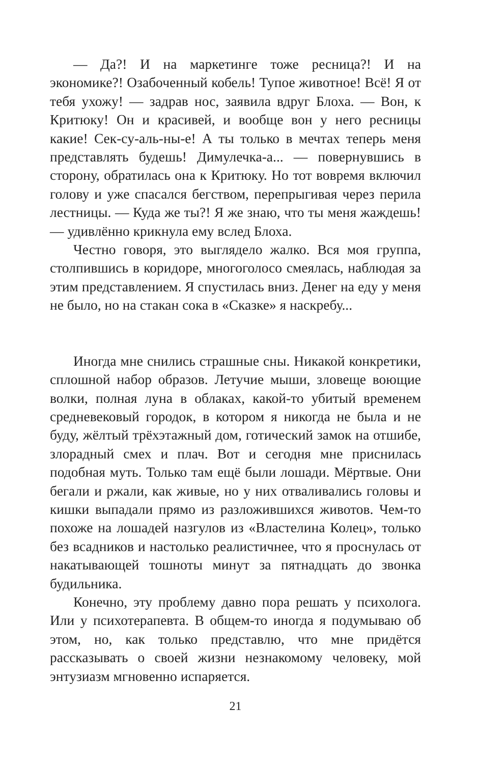— Да?! И на маркетинге тоже ресница?! И на экономике?! Озабоченный кобель! Тупое животное! Всё! Я от тебя ухожу! — задрав нос, заявила вдруг Блоха. — Вон, к Критюку! Он и красивей, и вообще вон у него ресницы какие! Сек-су-аль-ны-е! А ты только в мечтах теперь меня представлять будешь! Димулечка-а... — повернувшись в сторону, обратилась она к Критюку. Но тот вовремя включил голову и уже спасался бегством, перепрыгивая через перила лестницы. — Куда же ты?! Я же знаю, что ты меня жаждешь! — удивлённо крикнула ему вслед Блоха.
Честно говоря, это выглядело жалко. Вся моя группа, столпившись в коридоре, многоголосо смеялась, наблюдая за этим представлением. Я спустилась вниз. Денег на еду у меня не было, но на стакан сока в «Сказке» я наскребу...
Иногда мне снились страшные сны. Никакой конкретики, сплошной набор образов. Летучие мыши, зловеще воющие волки, полная луна в облаках, какой-то убитый временем средневековый городок, в котором я никогда не была и не буду, жёлтый трёхэтажный дом, готический замок на отшибе, злорадный смех и плач. Вот и сегодня мне приснилась подобная муть. Только там ещё были лошади. Мёртвые. Они бегали и ржали, как живые, но у них отваливались головы и кишки выпадали прямо из разложившихся животов. Чем-то похоже на лошадей назгулов из «Властелина Колец», только без всадников и настолько реалистичнее, что я проснулась от накатывающей тошноты минут за пятнадцать до звонка будильника.
Конечно, эту проблему давно пора решать у психолога. Или у психотерапевта. В общем-то иногда я подумываю об этом, но, как только представлю, что мне придётся рассказывать о своей жизни незнакомому человеку, мой энтузиазм мгновенно испаряется.
21